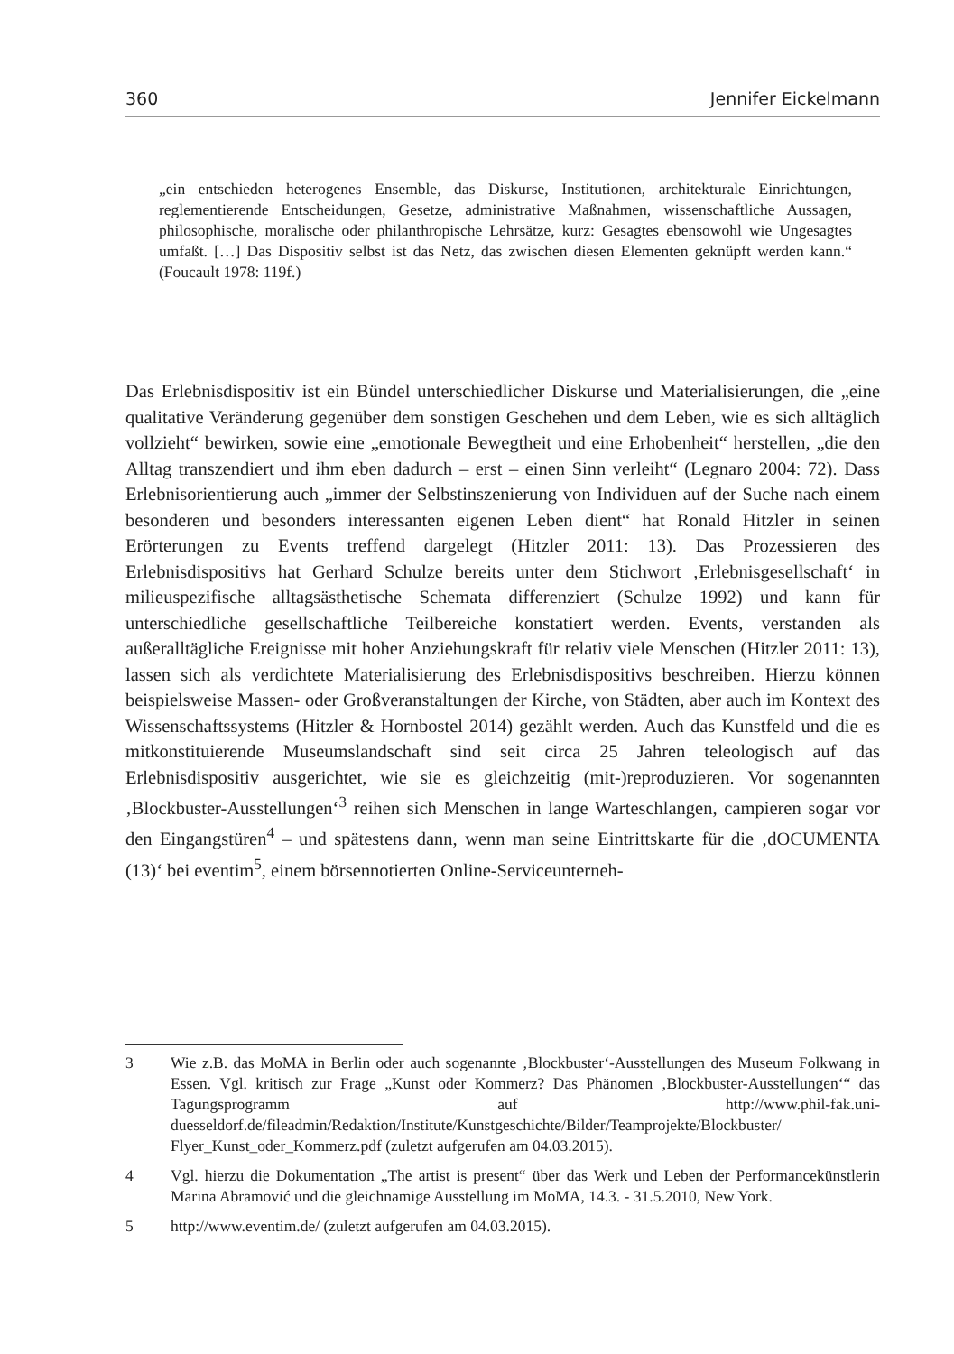360 Jennifer Eickelmann
„ein entschieden heterogenes Ensemble, das Diskurse, Institutionen, architekturale Einrichtungen, reglementierende Entscheidungen, Gesetze, administrative Maßnahmen, wissenschaftliche Aussagen, philosophische, moralische oder philanthropische Lehrsätze, kurz: Gesagtes ebensowohl wie Ungesagtes umfaßt. […] Das Dispositiv selbst ist das Netz, das zwischen diesen Elementen geknüpft werden kann.“ (Foucault 1978: 119f.)
Das Erlebnisdispositiv ist ein Bündel unterschiedlicher Diskurse und Materialisierungen, die „eine qualitative Veränderung gegenüber dem sonstigen Geschehen und dem Leben, wie es sich alltäglich vollzieht“ bewirken, sowie eine „emotionale Bewegtheit und eine Erhobenheit“ herstellen, „die den Alltag transzendiert und ihm eben dadurch – erst – einen Sinn verleiht“ (Legnaro 2004: 72). Dass Erlebnisorientierung auch „immer der Selbstinszenierung von Individuen auf der Suche nach einem besonderen und besonders interessanten eigenen Leben dient“ hat Ronald Hitzler in seinen Erörterungen zu Events treffend dargelegt (Hitzler 2011: 13). Das Prozessieren des Erlebnisdispositivs hat Gerhard Schulze bereits unter dem Stichwort ‚Erlebnisgesellschaft‘ in milieuspezifische alltagsästhetische Schemata differenziert (Schulze 1992) und kann für unterschiedliche gesellschaftliche Teilbereiche konstatiert werden. Events, verstanden als außeralltägliche Ereignisse mit hoher Anziehungskraft für relativ viele Menschen (Hitzler 2011: 13), lassen sich als verdichtete Materialisierung des Erlebnisdispositivs beschreiben. Hierzu können beispielsweise Massen- oder Großveranstaltungen der Kirche, von Städten, aber auch im Kontext des Wissenschaftssystems (Hitzler & Hornbostel 2014) gezählt werden. Auch das Kunstfeld und die es mitkonstituierende Museumslandschaft sind seit circa 25 Jahren teleologisch auf das Erlebnisdispositiv ausgerichtet, wie sie es gleichzeitig (mit-)reproduzieren. Vor sogenannten ‚Blockbuster-Ausstellungen‘<sup>3</sup> reihen sich Menschen in lange Warteschlangen, campieren sogar vor den Eingangstüren<sup>4</sup> – und spätestens dann, wenn man seine Eintrittskarte für die ‚dOCUMENTA (13)‘ bei eventim<sup>5</sup>, einem börsennotierten Online-Serviceunterneh-
3 Wie z.B. das MoMA in Berlin oder auch sogenannte ‚Blockbuster‘-Ausstellungen des Museum Folkwang in Essen. Vgl. kritisch zur Frage „Kunst oder Kommerz? Das Phänomen ‚Blockbuster-Ausstellungen‘“ das Tagungsprogramm auf http://www.phil-fak.uni-duesseldorf.de/fileadmin/Redaktion/Institute/Kunstgeschichte/Bilder/Teamprojekte/Blockbuster/ Flyer_Kunst_oder_Kommerz.pdf (zuletzt aufgerufen am 04.03.2015).
4 Vgl. hierzu die Dokumentation „The artist is present“ über das Werk und Leben der Performancekünstlerin Marina Abramović und die gleichnamige Ausstellung im MoMA, 14.3. - 31.5.2010, New York.
5 http://www.eventim.de/ (zuletzt aufgerufen am 04.03.2015).